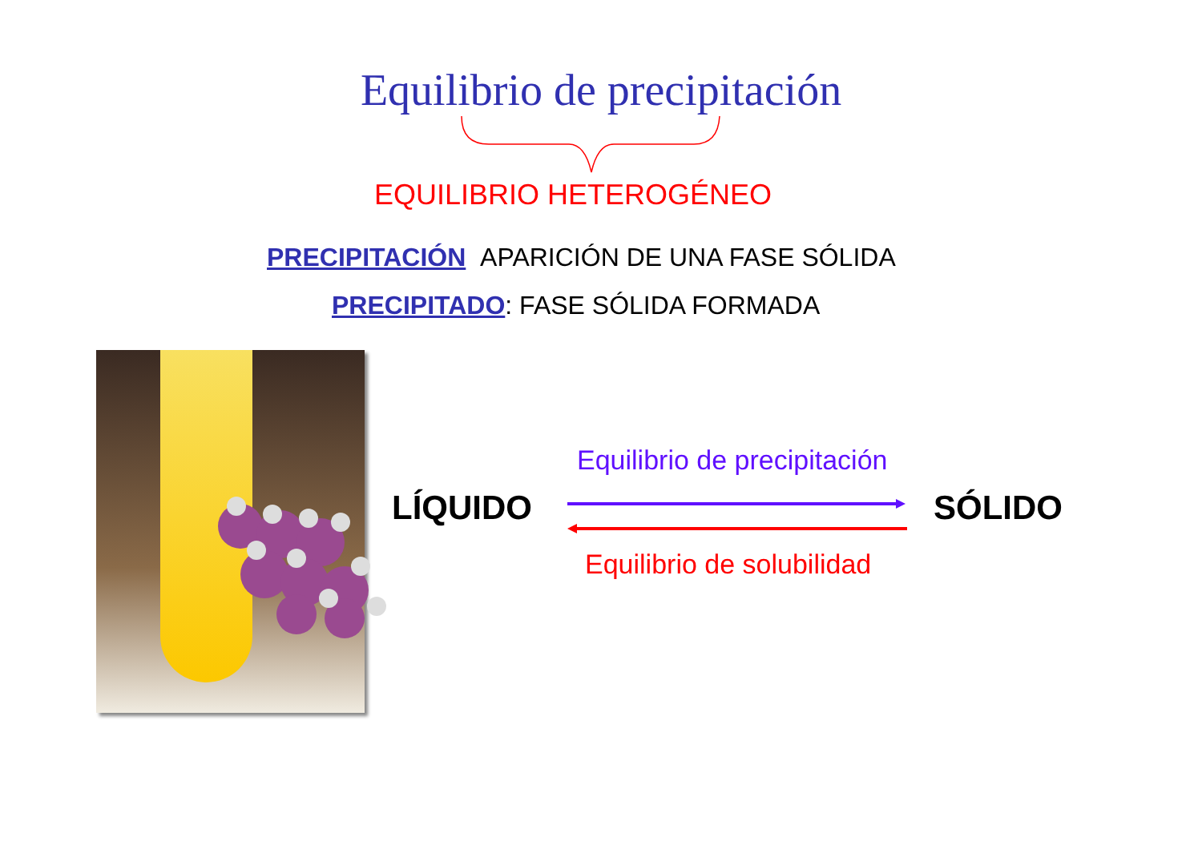Equilibrio de precipitación
EQUILIBRIO HETEROGÉNEO
PRECIPITACIÓN APARICIÓN DE UNA FASE SÓLIDA
PRECIPITADO: FASE SÓLIDA FORMADA
LÍQUIDO SÓLIDO
Equilibrio de precipitación
Equilibrio de solubilidad